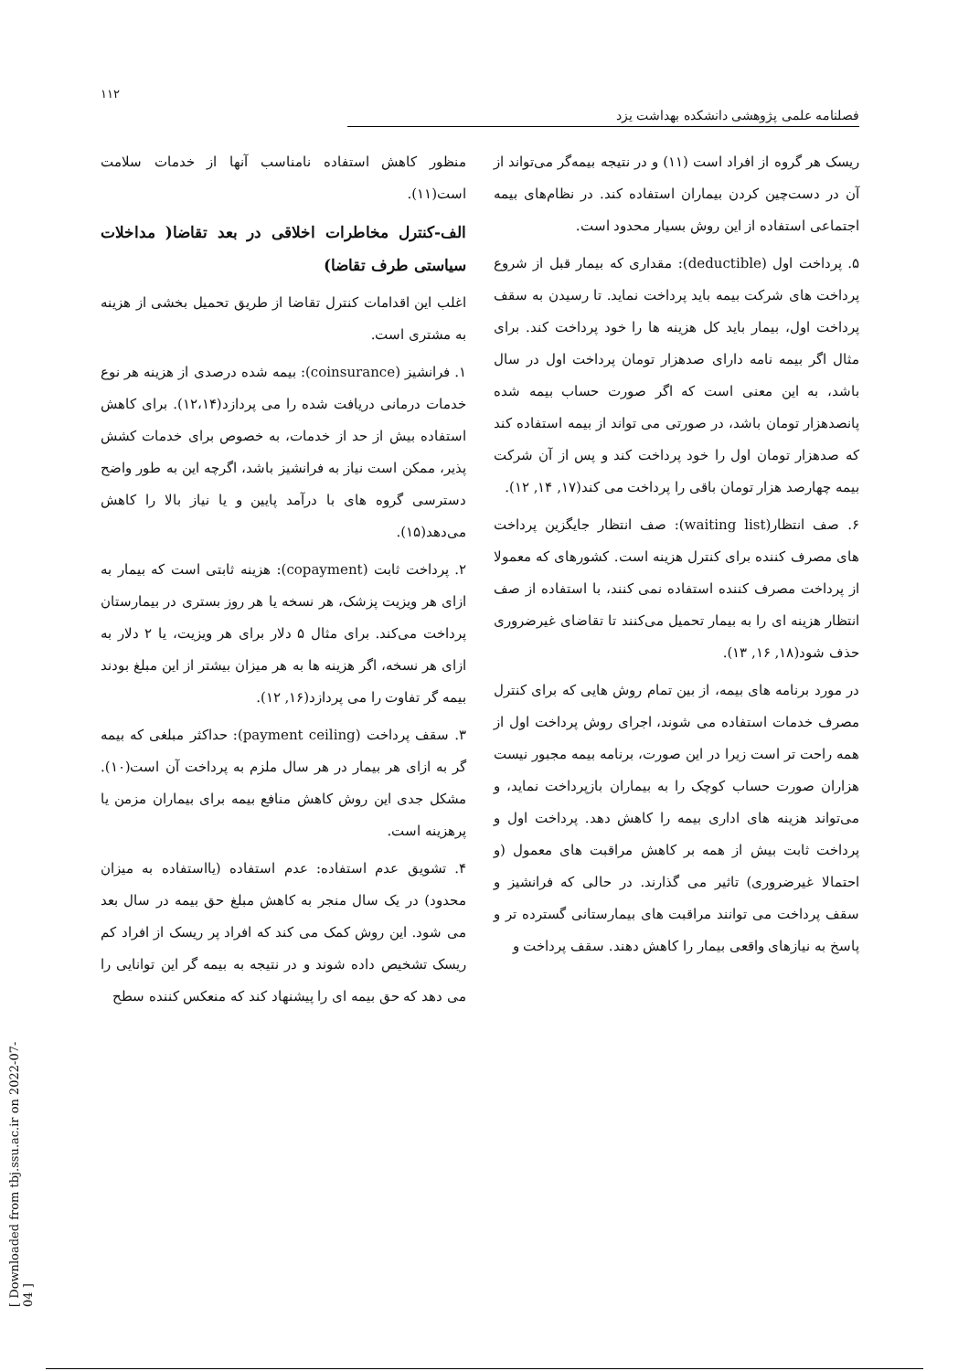۱۱۲
فصلنامه علمی پژوهشی دانشکده بهداشت یزد
[ Downloaded from tbj.ssu.ac.ir on 2022-07-04 ]
منظور کاهش استفاده نامناسب آنها از خدمات سلامت است(۱۱).
الف-کنترل مخاطرات اخلاقی در بعد تقاضا( مداخلات سیاستی طرف تقاضا)
اغلب این اقدامات کنترل تقاضا از طریق تحمیل بخشی از هزینه به مشتری است.
۱. فرانشیز (coinsurance): بیمه شده درصدی از هزینه هر نوع خدمات درمانی دریافت شده را می پردازد(۱۲،۱۴). برای کاهش استفاده بیش از حد از خدمات، به خصوص برای خدمات کشش پذیر، ممکن است نیاز به فرانشیز باشد، اگرچه این به طور واضح دسترسی گروه های با درآمد پایین و یا نیاز بالا را کاهش می‌دهد(۱۵).
۲. پرداخت ثابت (copayment): هزینه ثابتی است که بیمار به ازای هر ویزیت پزشک، هر نسخه یا هر روز بستری در بیمارستان پرداخت می‌کند. برای مثال ۵ دلار برای هر ویزیت، یا ۲ دلار به ازای هر نسخه، اگر هزینه ها به هر میزان بیشتر از این مبلغ بودند بیمه گر تفاوت را می پردازد(۱۶, ۱۲).
۳. سقف پرداخت (payment ceiling): حداکثر مبلغی که بیمه گر به ازای هر بیمار در هر سال ملزم به پرداخت آن است(۱۰). مشکل جدی این روش کاهش منافع بیمه برای بیماران مزمن یا پرهزینه است.
۴. تشویق عدم استفاده: عدم استفاده (یااستفاده به میزان محدود) در یک سال منجر به کاهش مبلغ حق بیمه در سال بعد می شود. این روش کمک می کند که افراد پر ریسک از افراد کم ریسک تشخیص داده شوند و در نتیجه به بیمه گر این توانایی را می دهد که حق بیمه ای را پیشنهاد کند که منعکس کننده سطح
ریسک هر گروه از افراد است (۱۱) و در نتیجه بیمه‌گر می‌تواند از آن در دست‌چین کردن بیماران استفاده کند. در نظام‌های بیمه اجتماعی استفاده از این روش بسیار محدود است.
۵. پرداخت اول (deductible): مقداری که بیمار قبل از شروع پرداخت های شرکت بیمه باید پرداخت نماید. تا رسیدن به سقف پرداخت اول، بیمار باید کل هزینه ها را خود پرداخت کند. برای مثال اگر بیمه نامه دارای صدهزار تومان پرداخت اول در سال باشد، به این معنی است که اگر صورت حساب بیمه شده پانصدهزار تومان باشد، در صورتی می تواند از بیمه استفاده کند که صدهزار تومان اول را خود پرداخت کند و پس از آن شرکت بیمه چهارصد هزار تومان باقی را پرداخت می کند(۱۷, ۱۴, ۱۲).
۶. صف انتظار(waiting list): صف انتظار جایگزین پرداخت های مصرف کننده برای کنترل هزینه است. کشورهای که معمولا از پرداخت مصرف کننده استفاده نمی کنند، با استفاده از صف انتظار هزینه ای را به بیمار تحمیل می‌کنند تا تقاضای غیرضروری حذف شود(۱۸, ۱۶, ۱۳).
در مورد برنامه های بیمه، از بین تمام روش هایی که برای کنترل مصرف خدمات استفاده می شوند، اجرای روش پرداخت اول از همه راحت تر است زیرا در این صورت، برنامه بیمه مجبور نیست هزاران صورت حساب کوچک را به بیماران بازپرداخت نماید، و می‌تواند هزینه های اداری بیمه را کاهش دهد. پرداخت اول و پرداخت ثابت بیش از همه بر کاهش مراقبت های معمول (و احتمالا غیرضروری) تاثیر می گذارند. در حالی که فرانشیز و سقف پرداخت می توانند مراقبت های بیمارستانی گسترده تر و پاسخ به نیازهای واقعی بیمار را کاهش دهند. سقف پرداخت و